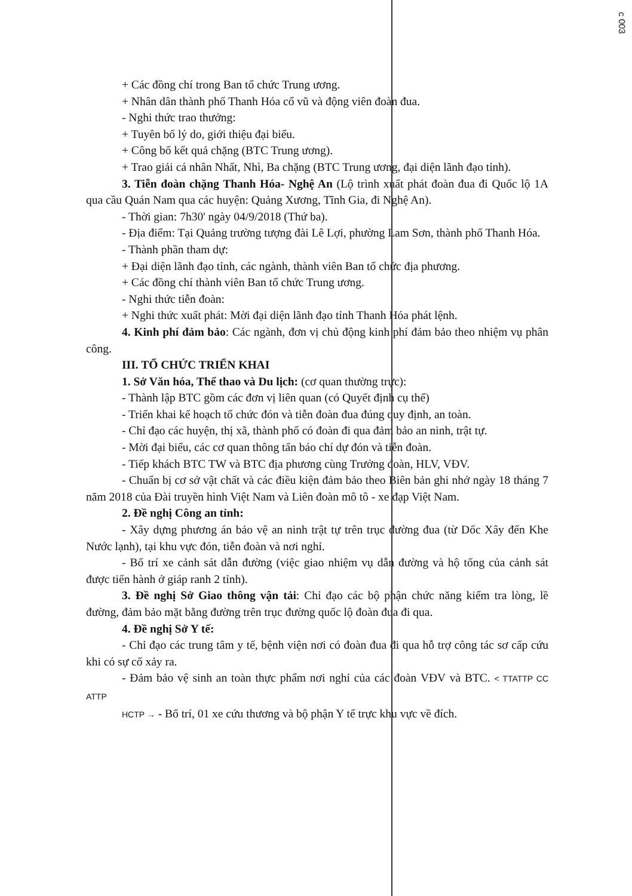c 003
+ Các đồng chí trong Ban tổ chức Trung ương.
+ Nhân dân thành phố Thanh Hóa cổ vũ và động viên đoàn đua.
- Nghi thức trao thưởng:
+ Tuyên bố lý do, giới thiệu đại biểu.
+ Công bố kết quả chặng (BTC Trung ương).
+ Trao giải cá nhân Nhất, Nhì, Ba chặng (BTC Trung ương, đại diện lãnh đạo tỉnh).
3. Tiễn đoàn chặng Thanh Hóa- Nghệ An (Lộ trình xuất phát đoàn đua đi Quốc lộ 1A qua cầu Quán Nam qua các huyện: Quảng Xương, Tĩnh Gia, đi Nghệ An).
- Thời gian: 7h30' ngày 04/9/2018 (Thứ ba).
- Địa điểm: Tại Quảng trường tượng đài Lê Lợi, phường Lam Sơn, thành phố Thanh Hóa.
- Thành phần tham dự:
+ Đại diện lãnh đạo tỉnh, các ngành, thành viên Ban tổ chức địa phương.
+ Các đồng chí thành viên Ban tổ chức Trung ương.
- Nghi thức tiễn đoàn:
+ Nghi thức xuất phát: Mời đại diện lãnh đạo tỉnh Thanh Hóa phát lệnh.
4. Kinh phí đảm bảo: Các ngành, đơn vị chủ động kinh phí đảm bảo theo nhiệm vụ phân công.
III. TỔ CHỨC TRIỂN KHAI
1. Sở Văn hóa, Thể thao và Du lịch: (cơ quan thường trực):
- Thành lập BTC gồm các đơn vị liên quan (có Quyết định cụ thể)
- Triển khai kế hoạch tổ chức đón và tiễn đoàn đua đúng quy định, an toàn.
- Chỉ đạo các huyện, thị xã, thành phố có đoàn đi qua đảm bảo an ninh, trật tự.
- Mời đại biểu, các cơ quan thông tấn báo chí dự đón và tiễn đoàn.
- Tiếp khách BTC TW và BTC địa phương cùng Trưởng đoàn, HLV, VĐV.
- Chuẩn bị cơ sở vật chất và các điều kiện đảm bảo theo Biên bản ghi nhớ ngày 18 tháng 7 năm 2018 của Đài truyền hình Việt Nam và Liên đoàn mô tô - xe đạp Việt Nam.
2. Đề nghị Công an tỉnh:
- Xây dựng phương án bảo vệ an ninh trật tự trên trục đường đua (từ Dốc Xây đến Khe Nước lạnh), tại khu vực đón, tiễn đoàn và nơi nghỉ.
- Bố trí xe cảnh sát dẫn đường (việc giao nhiệm vụ dẫn đường và hộ tống của cảnh sát được tiến hành ở giáp ranh 2 tỉnh).
3. Đề nghị Sở Giao thông vận tải: Chỉ đạo các bộ phận chức năng kiểm tra lòng, lề đường, đảm bảo mặt bằng đường trên trục đường quốc lộ đoàn đua đi qua.
4. Đề nghị Sở Y tế:
- Chỉ đạo các trung tâm y tế, bệnh viện nơi có đoàn đua đi qua hỗ trợ công tác sơ cấp cứu khi có sự cố xảy ra.
- Đảm bảo vệ sinh an toàn thực phẩm nơi nghỉ của các đoàn VĐV và BTC. < TTATTP CC ATTP
HCTP → - Bố trí, 01 xe cứu thương và bộ phận Y tế trực khu vực về đích.